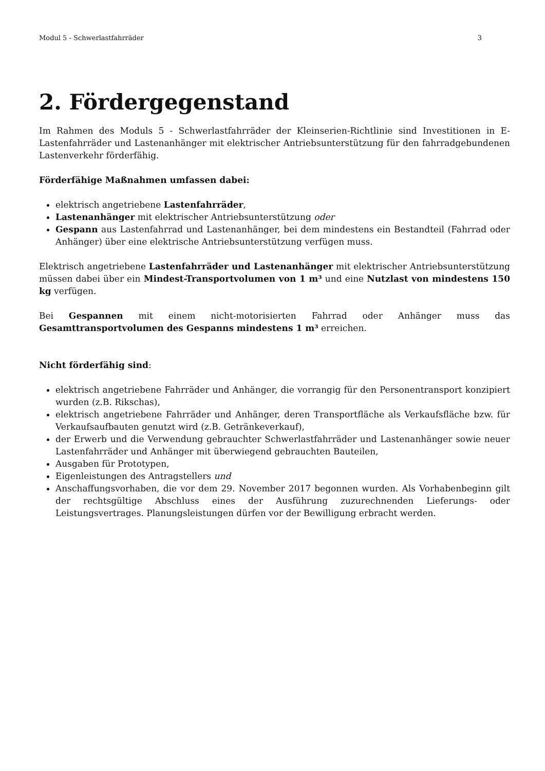Modul 5 - Schwerlastfahrräder 3
2. Fördergegenstand
Im Rahmen des Moduls 5 - Schwerlastfahrräder der Kleinserien-Richtlinie sind Investitionen in E-Lastenfahrräder und Lastenanhänger mit elektrischer Antriebsunterstützung für den fahrradgebundenen Lastenverkehr förderfähig.
Förderfähige Maßnahmen umfassen dabei:
elektrisch angetriebene Lastenfahrräder,
Lastenanhänger mit elektrischer Antriebsunterstützung oder
Gespann aus Lastenfahrrad und Lastenanhänger, bei dem mindestens ein Bestandteil (Fahrrad oder Anhänger) über eine elektrische Antriebsunterstützung verfügen muss.
Elektrisch angetriebene Lastenfahrräder und Lastenanhänger mit elektrischer Antriebsunterstützung müssen dabei über ein Mindest-Transportvolumen von 1 m³ und eine Nutzlast von mindestens 150 kg verfügen.
Bei Gespannen mit einem nicht-motorisierten Fahrrad oder Anhänger muss das Gesamttransportvolumen des Gespanns mindestens 1 m³ erreichen.
Nicht förderfähig sind:
elektrisch angetriebene Fahrräder und Anhänger, die vorrangig für den Personentransport konzipiert wurden (z.B. Rikschas),
elektrisch angetriebene Fahrräder und Anhänger, deren Transportfläche als Verkaufsfläche bzw. für Verkaufsaufbauten genutzt wird (z.B. Getränkeverkauf),
der Erwerb und die Verwendung gebrauchter Schwerlastfahrräder und Lastenanhänger sowie neuer Lastenfahrräder und Anhänger mit überwiegend gebrauchten Bauteilen,
Ausgaben für Prototypen,
Eigenleistungen des Antragstellers und
Anschaffungsvorhaben, die vor dem 29. November 2017 begonnen wurden. Als Vorhabenbeginn gilt der rechtsgültige Abschluss eines der Ausführung zuzurechnenden Lieferungs- oder Leistungsvertrages. Planungsleistungen dürfen vor der Bewilligung erbracht werden.